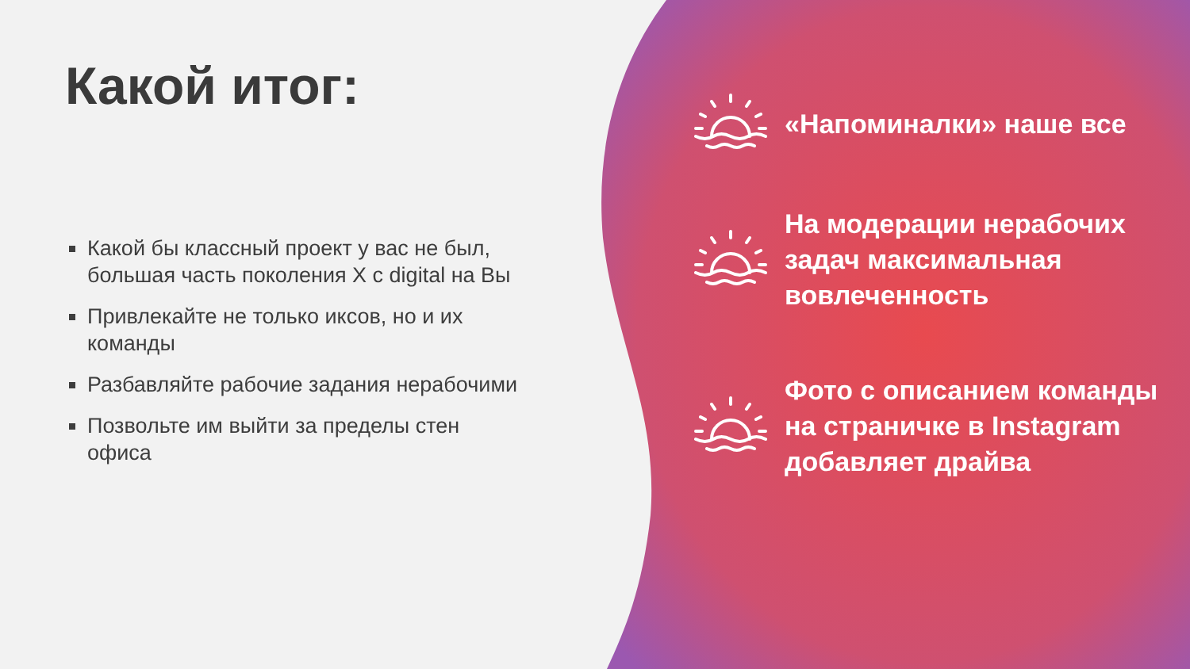Какой итог:
Какой бы классный проект у вас не был, большая часть поколения X с digital на Вы
Привлекайте не только иксов, но и их команды
Разбавляйте рабочие задания нерабочими
Позвольте им выйти за пределы стен офиса
«Напоминалки» наше все
На модерации нерабочих задач максимальная вовлеченность
Фото с описанием команды на страничке в Instagram добавляет драйва